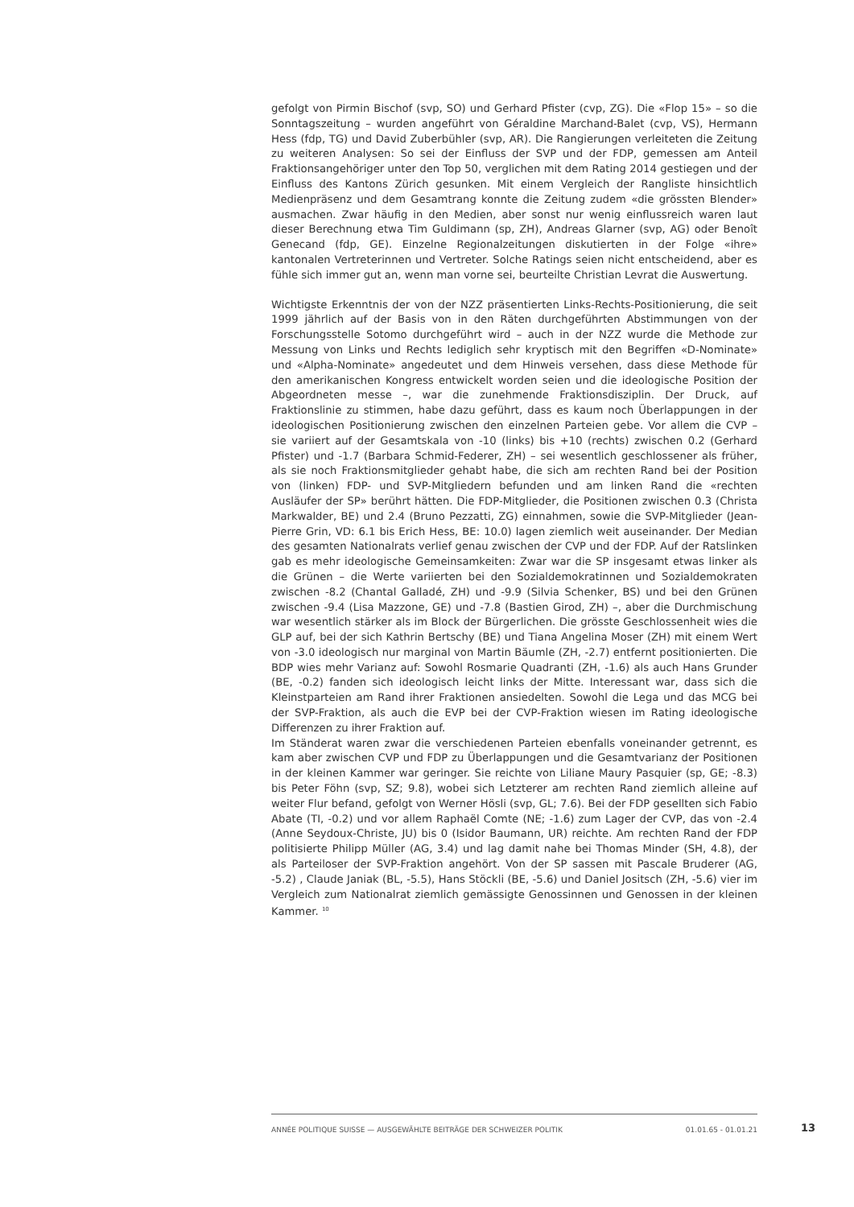gefolgt von Pirmin Bischof (svp, SO) und Gerhard Pfister (cvp, ZG). Die «Flop 15» – so die Sonntagszeitung – wurden angeführt von Géraldine Marchand-Balet (cvp, VS), Hermann Hess (fdp, TG) und David Zuberbühler (svp, AR). Die Rangierungen verleiteten die Zeitung zu weiteren Analysen: So sei der Einfluss der SVP und der FDP, gemessen am Anteil Fraktionsangehöriger unter den Top 50, verglichen mit dem Rating 2014 gestiegen und der Einfluss des Kantons Zürich gesunken. Mit einem Vergleich der Rangliste hinsichtlich Medienpräsenz und dem Gesamtrang konnte die Zeitung zudem «die grössten Blender» ausmachen. Zwar häufig in den Medien, aber sonst nur wenig einflussreich waren laut dieser Berechnung etwa Tim Guldimann (sp, ZH), Andreas Glarner (svp, AG) oder Benoît Genecand (fdp, GE). Einzelne Regionalzeitungen diskutierten in der Folge «ihre» kantonalen Vertreterinnen und Vertreter. Solche Ratings seien nicht entscheidend, aber es fühle sich immer gut an, wenn man vorne sei, beurteilte Christian Levrat die Auswertung.
Wichtigste Erkenntnis der von der NZZ präsentierten Links-Rechts-Positionierung, die seit 1999 jährlich auf der Basis von in den Räten durchgeführten Abstimmungen von der Forschungsstelle Sotomo durchgeführt wird – auch in der NZZ wurde die Methode zur Messung von Links und Rechts lediglich sehr kryptisch mit den Begriffen «D-Nominate» und «Alpha-Nominate» angedeutet und dem Hinweis versehen, dass diese Methode für den amerikanischen Kongress entwickelt worden seien und die ideologische Position der Abgeordneten messe –, war die zunehmende Fraktionsdisziplin. Der Druck, auf Fraktionslinie zu stimmen, habe dazu geführt, dass es kaum noch Überlappungen in der ideologischen Positionierung zwischen den einzelnen Parteien gebe. Vor allem die CVP – sie variiert auf der Gesamtskala von -10 (links) bis +10 (rechts) zwischen 0.2 (Gerhard Pfister) und -1.7 (Barbara Schmid-Federer, ZH) – sei wesentlich geschlossener als früher, als sie noch Fraktionsmitglieder gehabt habe, die sich am rechten Rand bei der Position von (linken) FDP- und SVP-Mitgliedern befunden und am linken Rand die «rechten Ausläufer der SP» berührt hätten. Die FDP-Mitglieder, die Positionen zwischen 0.3 (Christa Markwalder, BE) und 2.4 (Bruno Pezzatti, ZG) einnahmen, sowie die SVP-Mitglieder (Jean-Pierre Grin, VD: 6.1 bis Erich Hess, BE: 10.0) lagen ziemlich weit auseinander. Der Median des gesamten Nationalrats verlief genau zwischen der CVP und der FDP. Auf der Ratslinken gab es mehr ideologische Gemeinsamkeiten: Zwar war die SP insgesamt etwas linker als die Grünen – die Werte variierten bei den Sozialdemokratinnen und Sozialdemokraten zwischen -8.2 (Chantal Galladé, ZH) und -9.9 (Silvia Schenker, BS) und bei den Grünen zwischen -9.4 (Lisa Mazzone, GE) und -7.8 (Bastien Girod, ZH) –, aber die Durchmischung war wesentlich stärker als im Block der Bürgerlichen. Die grösste Geschlossenheit wies die GLP auf, bei der sich Kathrin Bertschy (BE) und Tiana Angelina Moser (ZH) mit einem Wert von -3.0 ideologisch nur marginal von Martin Bäumle (ZH, -2.7) entfernt positionierten. Die BDP wies mehr Varianz auf: Sowohl Rosmarie Quadranti (ZH, -1.6) als auch Hans Grunder (BE, -0.2) fanden sich ideologisch leicht links der Mitte. Interessant war, dass sich die Kleinstparteien am Rand ihrer Fraktionen ansiedelten. Sowohl die Lega und das MCG bei der SVP-Fraktion, als auch die EVP bei der CVP-Fraktion wiesen im Rating ideologische Differenzen zu ihrer Fraktion auf.
Im Ständerat waren zwar die verschiedenen Parteien ebenfalls voneinander getrennt, es kam aber zwischen CVP und FDP zu Überlappungen und die Gesamtvarianz der Positionen in der kleinen Kammer war geringer. Sie reichte von Liliane Maury Pasquier (sp, GE; -8.3) bis Peter Föhn (svp, SZ; 9.8), wobei sich Letzterer am rechten Rand ziemlich alleine auf weiter Flur befand, gefolgt von Werner Hösli (svp, GL; 7.6). Bei der FDP gesellten sich Fabio Abate (TI, -0.2) und vor allem Raphaël Comte (NE; -1.6) zum Lager der CVP, das von -2.4 (Anne Seydoux-Christe, JU) bis 0 (Isidor Baumann, UR) reichte. Am rechten Rand der FDP politisierte Philipp Müller (AG, 3.4) und lag damit nahe bei Thomas Minder (SH, 4.8), der als Parteiloser der SVP-Fraktion angehört. Von der SP sassen mit Pascale Bruderer (AG, -5.2) , Claude Janiak (BL, -5.5), Hans Stöckli (BE, -5.6) und Daniel Jositsch (ZH, -5.6) vier im Vergleich zum Nationalrat ziemlich gemässigte Genossinnen und Genossen in der kleinen Kammer. <sup>10</sup>
ANNÉE POLITIQUE SUISSE — AUSGEWÄHLTE BEITRÄGE DER SCHWEIZER POLITIK 01.01.65 - 01.01.21
13